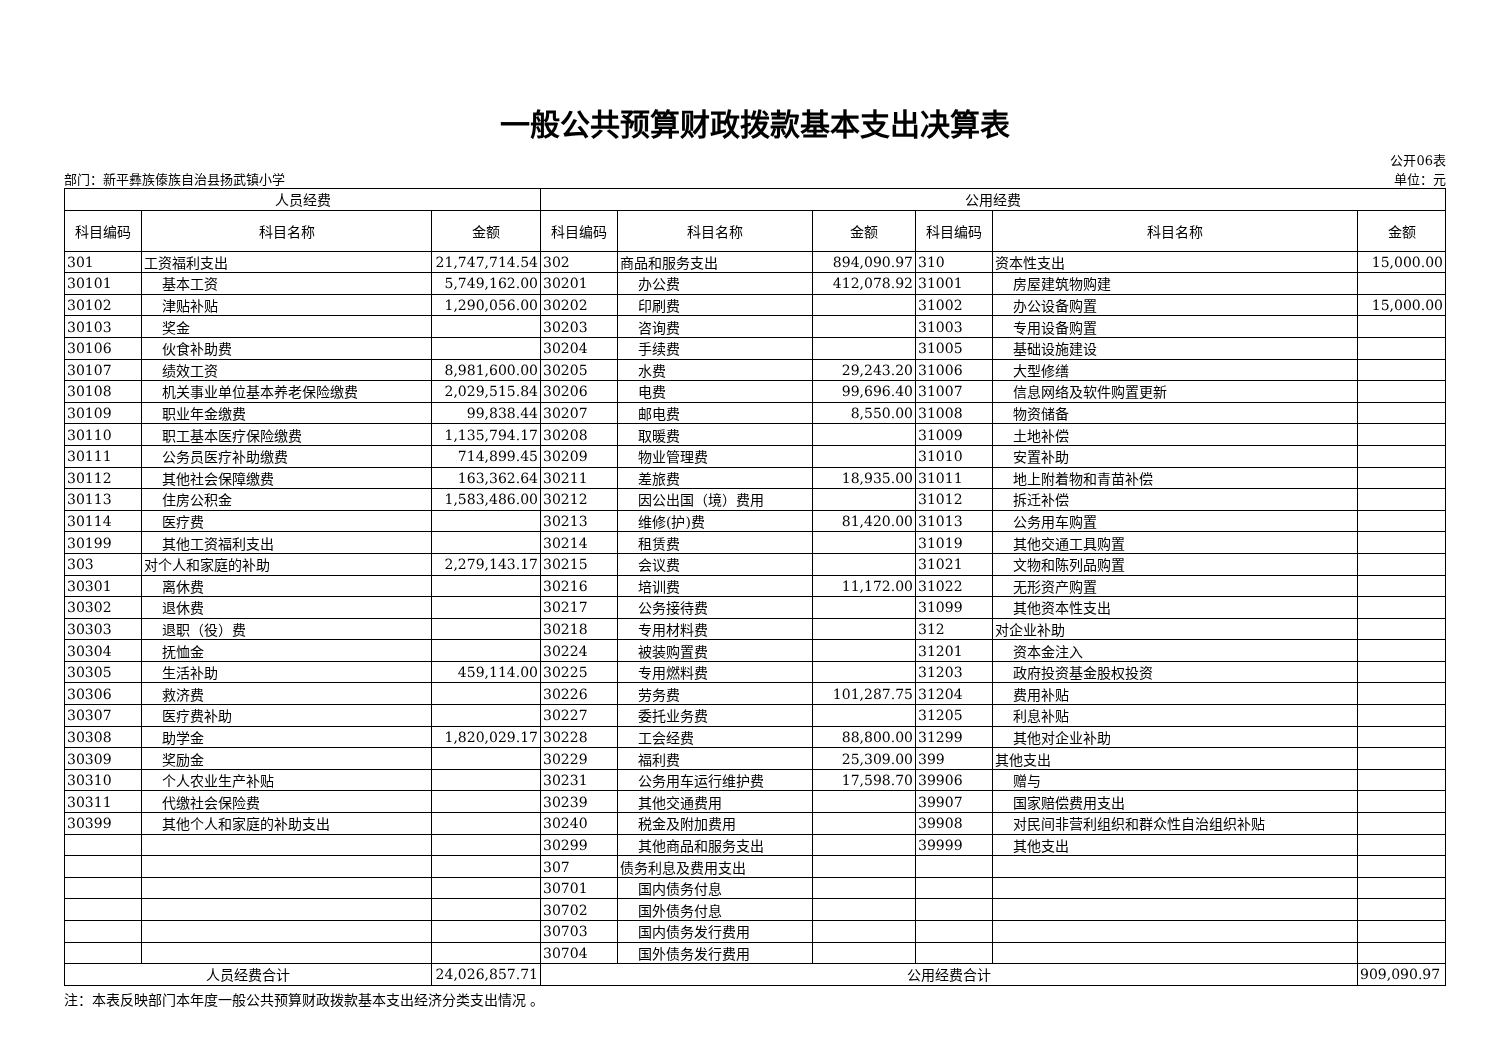一般公共预算财政拨款基本支出决算表
部门：新平彝族傣族自治县扬武镇小学 公开06表
单位：元
| 人员经费 | | | 公用经费 | | | | | |
| 科目编码 | 科目名称 | 金额 | 科目编码 | 科目名称 | 金额 | 科目编码 | 科目名称 | 金额 |
| 301 | 工资福利支出 | 21,747,714.54 | 302 | 商品和服务支出 | 894,090.97 | 310 | 资本性支出 | 15,000.00 |
| 30101 | 基本工资 | 5,749,162.00 | 30201 | 办公费 | 412,078.92 | 31001 | 房屋建筑物购建 | |
| 30102 | 津贴补贴 | 1,290,056.00 | 30202 | 印刷费 | | 31002 | 办公设备购置 | 15,000.00 |
| 30103 | 奖金 | | 30203 | 咨询费 | | 31003 | 专用设备购置 | |
| 30106 | 伙食补助费 | | 30204 | 手续费 | | 31005 | 基础设施建设 | |
| 30107 | 绩效工资 | 8,981,600.00 | 30205 | 水费 | 29,243.20 | 31006 | 大型修缮 | |
| 30108 | 机关事业单位基本养老保险缴费 | 2,029,515.84 | 30206 | 电费 | 99,696.40 | 31007 | 信息网络及软件购置更新 | |
| 30109 | 职业年金缴费 | 99,838.44 | 30207 | 邮电费 | 8,550.00 | 31008 | 物资储备 | |
| 30110 | 职工基本医疗保险缴费 | 1,135,794.17 | 30208 | 取暖费 | | 31009 | 土地补偿 | |
| 30111 | 公务员医疗补助缴费 | 714,899.45 | 30209 | 物业管理费 | | 31010 | 安置补助 | |
| 30112 | 其他社会保障缴费 | 163,362.64 | 30211 | 差旅费 | 18,935.00 | 31011 | 地上附着物和青苗补偿 | |
| 30113 | 住房公积金 | 1,583,486.00 | 30212 | 因公出国（境）费用 | | 31012 | 拆迁补偿 | |
| 30114 | 医疗费 | | 30213 | 维修(护)费 | 81,420.00 | 31013 | 公务用车购置 | |
| 30199 | 其他工资福利支出 | | 30214 | 租赁费 | | 31019 | 其他交通工具购置 | |
| 303 | 对个人和家庭的补助 | 2,279,143.17 | 30215 | 会议费 | | 31021 | 文物和陈列品购置 | |
| 30301 | 离休费 | | 30216 | 培训费 | 11,172.00 | 31022 | 无形资产购置 | |
| 30302 | 退休费 | | 30217 | 公务接待费 | | 31099 | 其他资本性支出 | |
| 30303 | 退职（役）费 | | 30218 | 专用材料费 | | 312 | 对企业补助 | |
| 30304 | 抚恤金 | | 30224 | 被装购置费 | | 31201 | 资本金注入 | |
| 30305 | 生活补助 | 459,114.00 | 30225 | 专用燃料费 | | 31203 | 政府投资基金股权投资 | |
| 30306 | 救济费 | | 30226 | 劳务费 | 101,287.75 | 31204 | 费用补贴 | |
| 30307 | 医疗费补助 | | 30227 | 委托业务费 | | 31205 | 利息补贴 | |
| 30308 | 助学金 | 1,820,029.17 | 30228 | 工会经费 | 88,800.00 | 31299 | 其他对企业补助 | |
| 30309 | 奖励金 | | 30229 | 福利费 | 25,309.00 | 399 | 其他支出 | |
| 30310 | 个人农业生产补贴 | | 30231 | 公务用车运行维护费 | 17,598.70 | 39906 | 赠与 | |
| 30311 | 代缴社会保险费 | | 30239 | 其他交通费用 | | 39907 | 国家赔偿费用支出 | |
| 30399 | 其他个人和家庭的补助支出 | | 30240 | 税金及附加费用 | | 39908 | 对民间非营利组织和群众性自治组织补贴 | |
| | | | 30299 | 其他商品和服务支出 | | 39999 | 其他支出 | |
| | | | 307 | 债务利息及费用支出 | | | | |
| | | | 30701 | 国内债务付息 | | | | |
| | | | 30702 | 国外债务付息 | | | | |
| | | | 30703 | 国内债务发行费用 | | | | |
| | | | 30704 | 国外债务发行费用 | | | | |
| 人员经费合计 | | 24,026,857.71 | 公用经费合计 | | | | | 909,090.97 |
注：本表反映部门本年度一般公共预算财政拨款基本支出经济分类支出情况 。